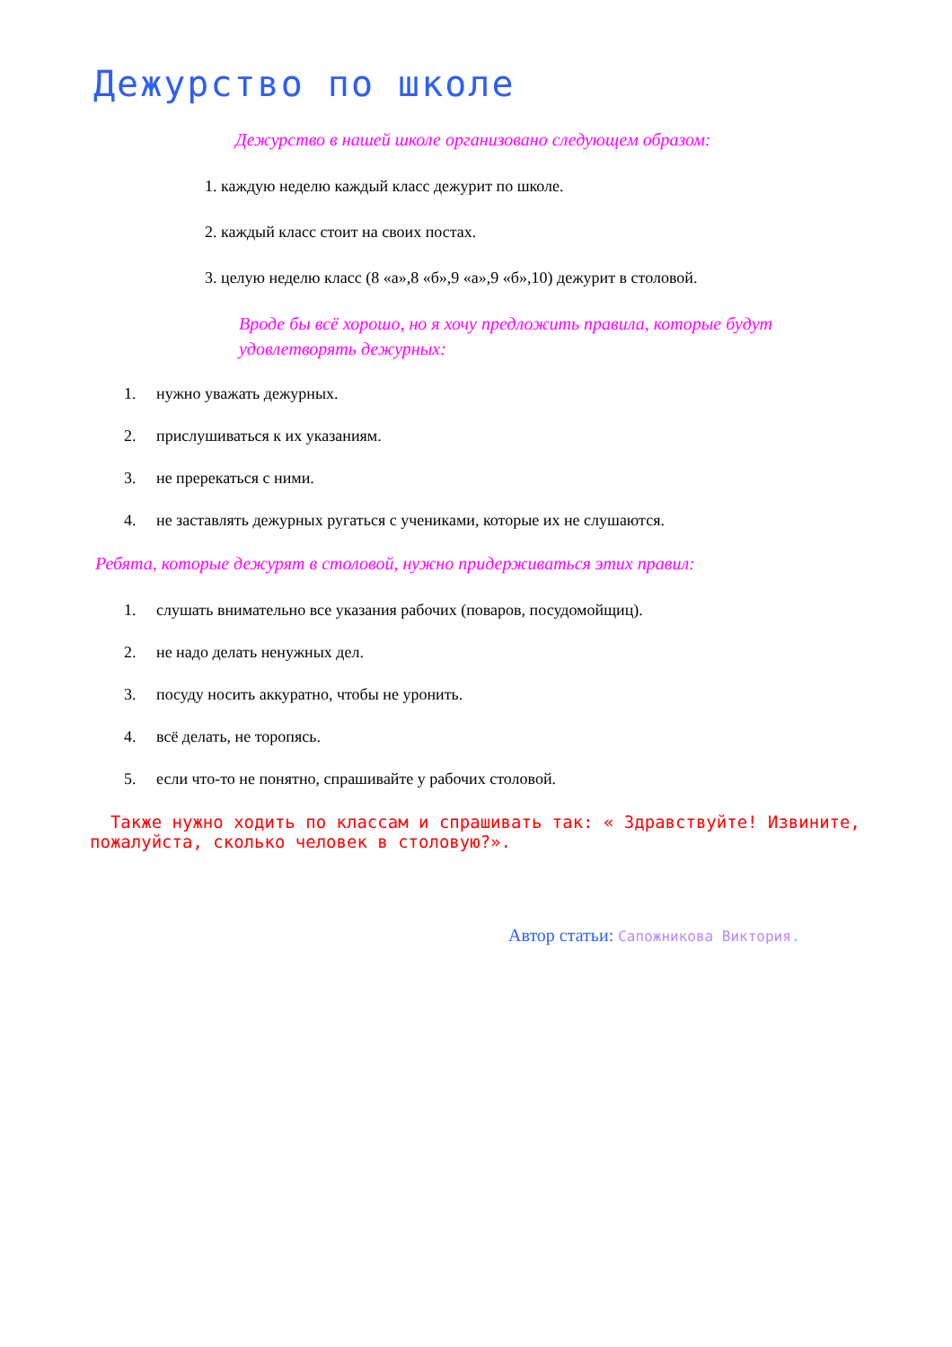Дежурство по школе
Дежурство в нашей школе организовано следующем образом:
1. каждую неделю каждый класс дежурит по школе.
2. каждый класс стоит на своих постах.
3. целую неделю класс (8 «а»,8 «б»,9 «а»,9 «б»,10) дежурит в столовой.
Вроде бы всё хорошо, но я хочу предложить правила, которые будут удовлетворять дежурных:
1. нужно уважать дежурных.
2. прислушиваться к их указаниям.
3. не пререкаться с ними.
4. не заставлять дежурных ругаться с учениками, которые их не слушаются.
Ребята, которые дежурят в столовой, нужно придерживаться этих правил:
1. слушать внимательно все указания рабочих (поваров, посудомойщиц).
2. не надо делать ненужных дел.
3. посуду носить аккуратно, чтобы не уронить.
4. всё делать, не торопясь.
5. если что-то не понятно, спрашивайте у рабочих столовой.
Также нужно ходить по классам и спрашивать так: « Здравствуйте! Извините, пожалуйста, сколько человек в столовую?».
Автор статьи: Сапожникова Виктория.